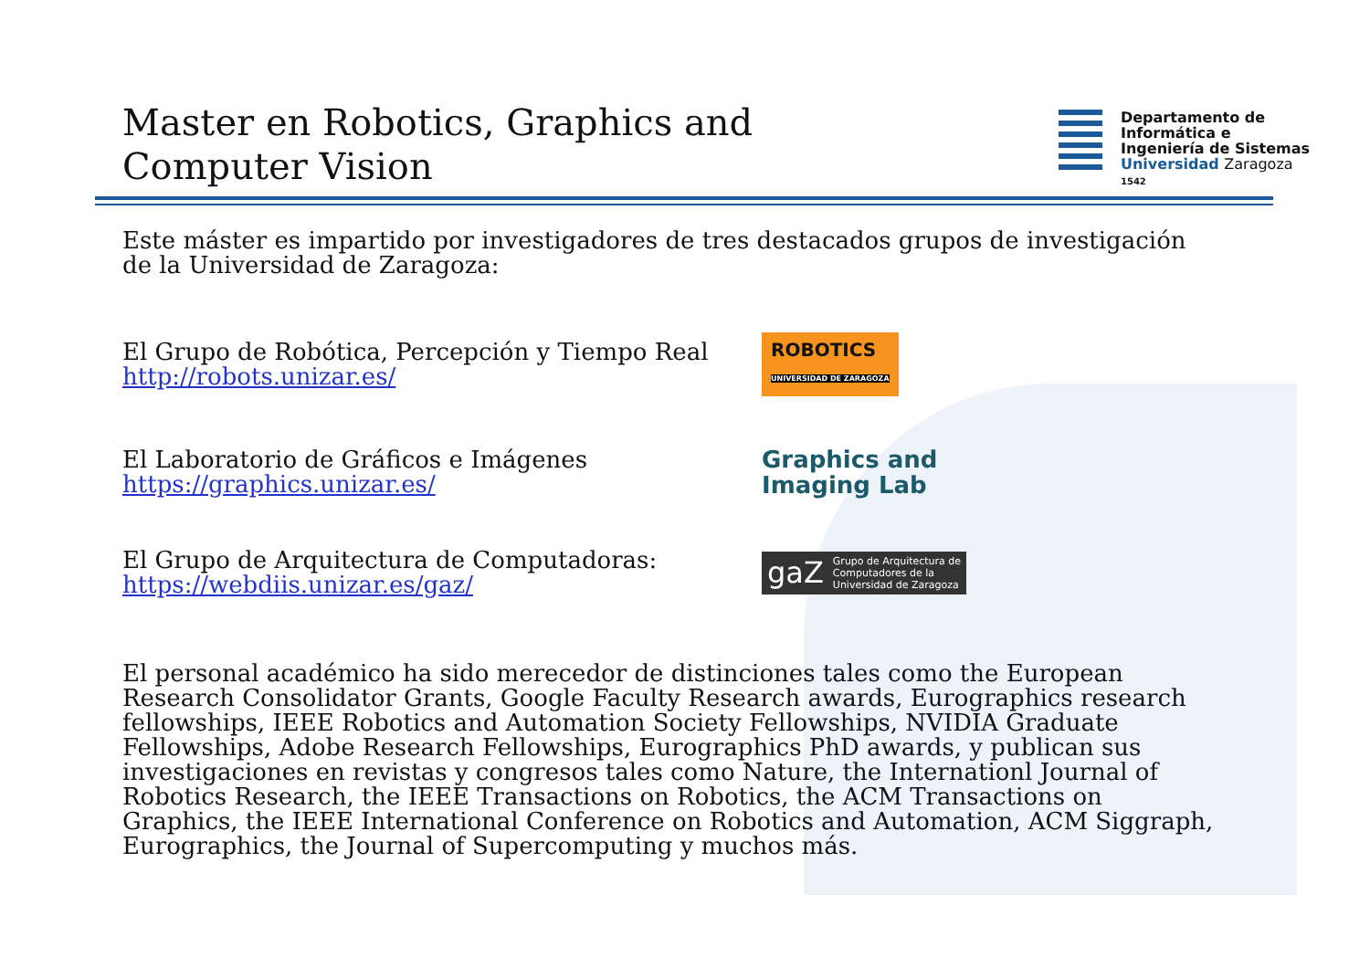Master en Robotics, Graphics and Computer Vision
Departamento de
Informática e
Ingeniería de Sistemas
Universidad Zaragoza
1542
Este máster es impartido por investigadores de tres destacados grupos de investigación de la Universidad de Zaragoza:
El Grupo de Robótica, Percepción y Tiempo Real
http://robots.unizar.es/
ROBOTICS
UNIVERSIDAD DE ZARAGOZA
El Laboratorio de Gráficos e Imágenes
https://graphics.unizar.es/
Graphics and
Imaging Lab
El Grupo de Arquitectura de Computadoras:
https://webdiis.unizar.es/gaz/
gaZ Grupo de Arquitectura de
Computadores de la
Universidad de Zaragoza
El personal académico ha sido merecedor de distinciones tales como the European Research Consolidator Grants, Google Faculty Research awards, Eurographics research fellowships, IEEE Robotics and Automation Society Fellowships, NVIDIA Graduate Fellowships, Adobe Research Fellowships, Eurographics PhD awards, y publican sus investigaciones en revistas y congresos tales como Nature, the Internationl Journal of Robotics Research, the IEEE Transactions on Robotics, the ACM Transactions on Graphics, the IEEE International Conference on Robotics and Automation, ACM Siggraph, Eurographics, the Journal of Supercomputing y muchos más.